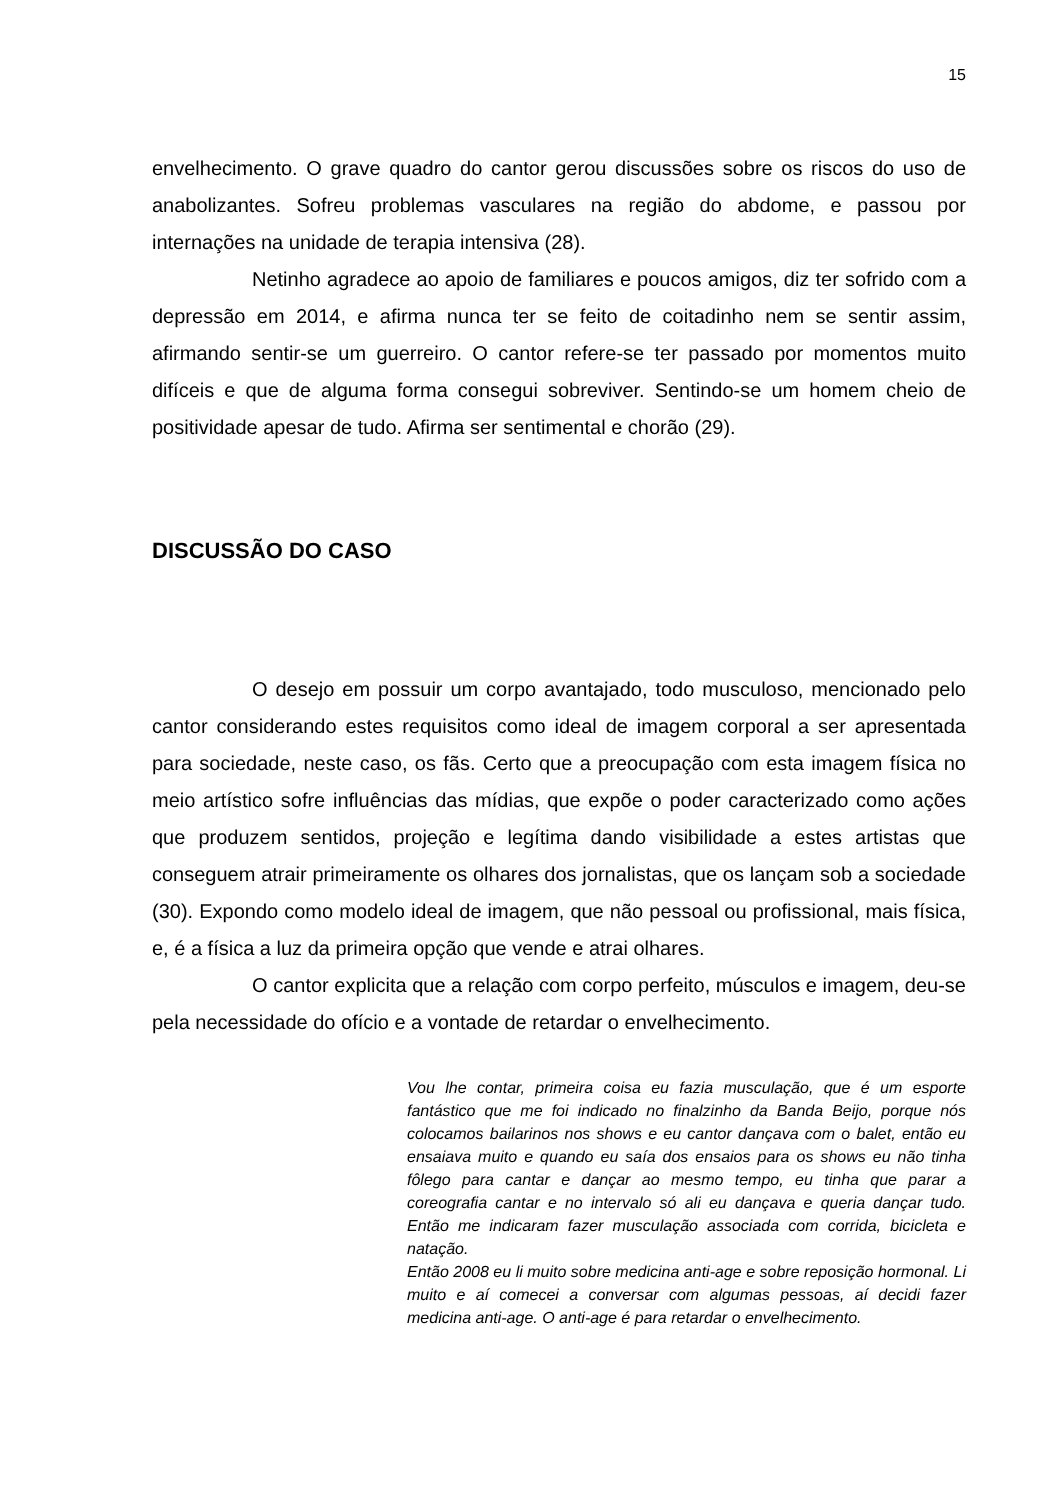15
envelhecimento. O grave quadro do cantor gerou discussões sobre os riscos do uso de anabolizantes. Sofreu problemas vasculares na região do abdome, e passou por internações na unidade de terapia intensiva (28).
Netinho agradece ao apoio de familiares e poucos amigos, diz ter sofrido com a depressão em 2014, e afirma nunca ter se feito de coitadinho nem se sentir assim, afirmando sentir-se um guerreiro. O cantor refere-se ter passado por momentos muito difíceis e que de alguma forma consegui sobreviver. Sentindo-se um homem cheio de positividade apesar de tudo. Afirma ser sentimental e chorão (29).
DISCUSSÃO DO CASO
O desejo em possuir um corpo avantajado, todo musculoso, mencionado pelo cantor considerando estes requisitos como ideal de imagem corporal a ser apresentada para sociedade, neste caso, os fãs. Certo que a preocupação com esta imagem física no meio artístico sofre influências das mídias, que expõe o poder caracterizado como ações que produzem sentidos, projeção e legítima dando visibilidade a estes artistas que conseguem atrair primeiramente os olhares dos jornalistas, que os lançam sob a sociedade (30). Expondo como modelo ideal de imagem, que não pessoal ou profissional, mais física, e, é a física a luz da primeira opção que vende e atrai olhares.
O cantor explicita que a relação com corpo perfeito, músculos e imagem, deu-se pela necessidade do ofício e a vontade de retardar o envelhecimento.
Vou lhe contar, primeira coisa eu fazia musculação, que é um esporte fantástico que me foi indicado no finalzinho da Banda Beijo, porque nós colocamos bailarinos nos shows e eu cantor dançava com o balet, então eu ensaiava muito e quando eu saía dos ensaios para os shows eu não tinha fôlego para cantar e dançar ao mesmo tempo, eu tinha que parar a coreografia cantar e no intervalo só ali eu dançava e queria dançar tudo. Então me indicaram fazer musculação associada com corrida, bicicleta e natação.
Então 2008 eu li muito sobre medicina anti-age e sobre reposição hormonal. Li muito e aí comecei a conversar com algumas pessoas, aí decidi fazer medicina anti-age. O anti-age é para retardar o envelhecimento.